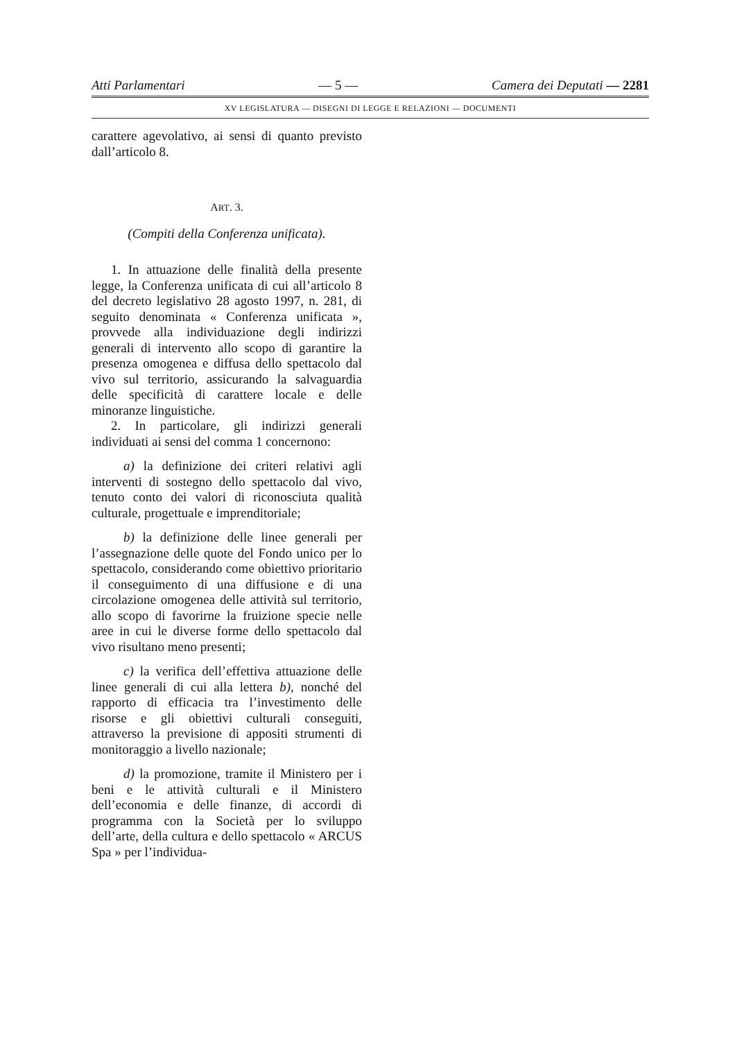Atti Parlamentari — 5 — Camera dei Deputati — 2281
XV LEGISLATURA — DISEGNI DI LEGGE E RELAZIONI — DOCUMENTI
carattere agevolativo, ai sensi di quanto previsto dall’articolo 8.
ART. 3.
(Compiti della Conferenza unificata).
1. In attuazione delle finalità della presente legge, la Conferenza unificata di cui all’articolo 8 del decreto legislativo 28 agosto 1997, n. 281, di seguito denominata « Conferenza unificata », provvede alla individuazione degli indirizzi generali di intervento allo scopo di garantire la presenza omogenea e diffusa dello spettacolo dal vivo sul territorio, assicurando la salvaguardia delle specificità di carattere locale e delle minoranze linguistiche.
2. In particolare, gli indirizzi generali individuati ai sensi del comma 1 concernono:
a) la definizione dei criteri relativi agli interventi di sostegno dello spettacolo dal vivo, tenuto conto dei valori di riconosciuta qualità culturale, progettuale e imprenditoriale;
b) la definizione delle linee generali per l’assegnazione delle quote del Fondo unico per lo spettacolo, considerando come obiettivo prioritario il conseguimento di una diffusione e di una circolazione omogenea delle attività sul territorio, allo scopo di favorirne la fruizione specie nelle aree in cui le diverse forme dello spettacolo dal vivo risultano meno presenti;
c) la verifica dell’effettiva attuazione delle linee generali di cui alla lettera b), nonché del rapporto di efficacia tra l’investimento delle risorse e gli obiettivi culturali conseguiti, attraverso la previsione di appositi strumenti di monitoraggio a livello nazionale;
d) la promozione, tramite il Ministero per i beni e le attività culturali e il Ministero dell’economia e delle finanze, di accordi di programma con la Società per lo sviluppo dell’arte, della cultura e dello spettacolo « ARCUS Spa » per l’individua-